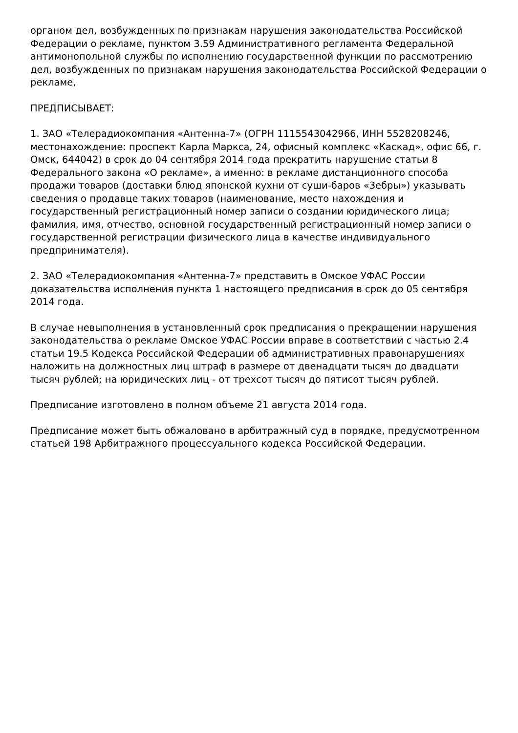органом дел, возбужденных по признакам нарушения законодательства Российской Федерации о рекламе, пунктом 3.59 Административного регламента Федеральной антимонопольной службы по исполнению государственной функции по рассмотрению дел, возбужденных по признакам нарушения законодательства Российской Федерации о рекламе,
ПРЕДПИСЫВАЕТ:
1. ЗАО «Телерадиокомпания «Антенна-7» (ОГРН 1115543042966, ИНН 5528208246, местонахождение: проспект Карла Маркса, 24, офисный комплекс «Каскад», офис 66, г. Омск, 644042) в срок до 04 сентября 2014 года прекратить нарушение статьи 8 Федерального закона «О рекламе», а именно: в рекламе дистанционного способа продажи товаров (доставки блюд японской кухни от суши-баров «Зебры») указывать сведения о продавце таких товаров (наименование, место нахождения и государственный регистрационный номер записи о создании юридического лица; фамилия, имя, отчество, основной государственный регистрационный номер записи о государственной регистрации физического лица в качестве индивидуального предпринимателя).
2. ЗАО «Телерадиокомпания «Антенна-7» представить в Омское УФАС России доказательства исполнения пункта 1 настоящего предписания в срок до 05 сентября 2014 года.
В случае невыполнения в установленный срок предписания о прекращении нарушения законодательства о рекламе Омское УФАС России вправе в соответствии с частью 2.4 статьи 19.5 Кодекса Российской Федерации об административных правонарушениях наложить на должностных лиц штраф в размере от двенадцати тысяч до двадцати тысяч рублей; на юридических лиц - от трехсот тысяч до пятисот тысяч рублей.
Предписание изготовлено в полном объеме 21 августа 2014 года.
Предписание может быть обжаловано в арбитражный суд в порядке, предусмотренном статьей 198 Арбитражного процессуального кодекса Российской Федерации.